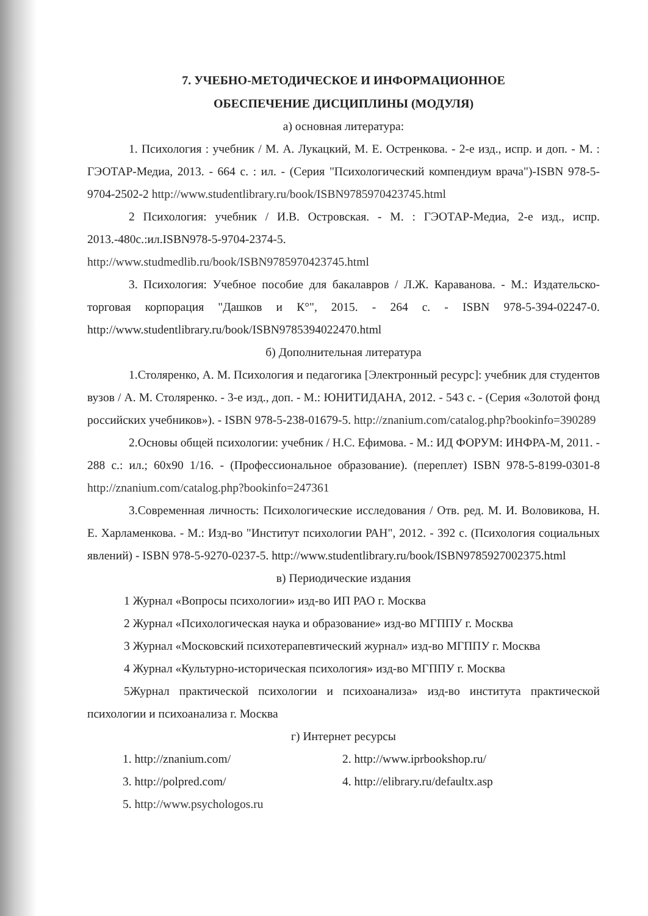7. УЧЕБНО-МЕТОДИЧЕСКОЕ И ИНФОРМАЦИОННОЕ
ОБЕСПЕЧЕНИЕ ДИСЦИПЛИНЫ (МОДУЛЯ)
а) основная литература:
1. Психология : учебник / М. А. Лукацкий, М. Е. Остренкова. - 2-е изд., испр. и доп. - М. : ГЭОТАР-Медиа, 2013. - 664 с. : ил. - (Серия "Психологический компендиум врача")-ISBN 978-5-9704-2502-2 http://www.studentlibrary.ru/book/ISBN9785970423745.html
2 Психология: учебник / И.В. Островская. - М. : ГЭОТАР-Медиа, 2-е изд., испр. 2013.-480с.:ил.ISBN978-5-9704-2374-5.
http://www.studmedlib.ru/book/ISBN9785970423745.html
3. Психология: Учебное пособие для бакалавров / Л.Ж. Караванова. - М.: Издательско-торговая корпорация "Дашков и К°", 2015. - 264 с. - ISBN 978-5-394-02247-0. http://www.studentlibrary.ru/book/ISBN9785394022470.html
б) Дополнительная литература
1.Столяренко, А. М. Психология и педагогика [Электронный ресурс]: учебник для студентов вузов / А. М. Столяренко. - 3-е изд., доп. - М.: ЮНИТИДАНА, 2012. - 543 с. - (Серия «Золотой фонд российских учебников»). - ISBN 978-5-238-01679-5. http://znanium.com/catalog.php?bookinfo=390289
2.Основы общей психологии: учебник / Н.С. Ефимова. - М.: ИД ФОРУМ: ИНФРА-М, 2011. - 288 с.: ил.; 60x90 1/16. - (Профессиональное образование). (переплет) ISBN 978-5-8199-0301-8 http://znanium.com/catalog.php?bookinfo=247361
3.Современная личность: Психологические исследования / Отв. ред. М. И. Воловикова, Н. Е. Харламенкова. - М.: Изд-во "Институт психологии РАН", 2012. - 392 с. (Психология социальных явлений) - ISBN 978-5-9270-0237-5. http://www.studentlibrary.ru/book/ISBN9785927002375.html
в) Периодические издания
1 Журнал «Вопросы психологии» изд-во ИП РАО г. Москва
2 Журнал «Психологическая наука и образование» изд-во МГППУ г. Москва
3 Журнал «Московский психотерапевтический журнал» изд-во МГППУ г. Москва
4 Журнал «Культурно-историческая психология» изд-во МГППУ г. Москва
5Журнал практической психологии и психоанализа» изд-во института практической психологии и психоанализа г. Москва
г) Интернет ресурсы
1. http://znanium.com/
2. http://www.iprbookshop.ru/
3. http://polpred.com/
4. http://elibrary.ru/defaultx.asp
5. http://www.psychologos.ru